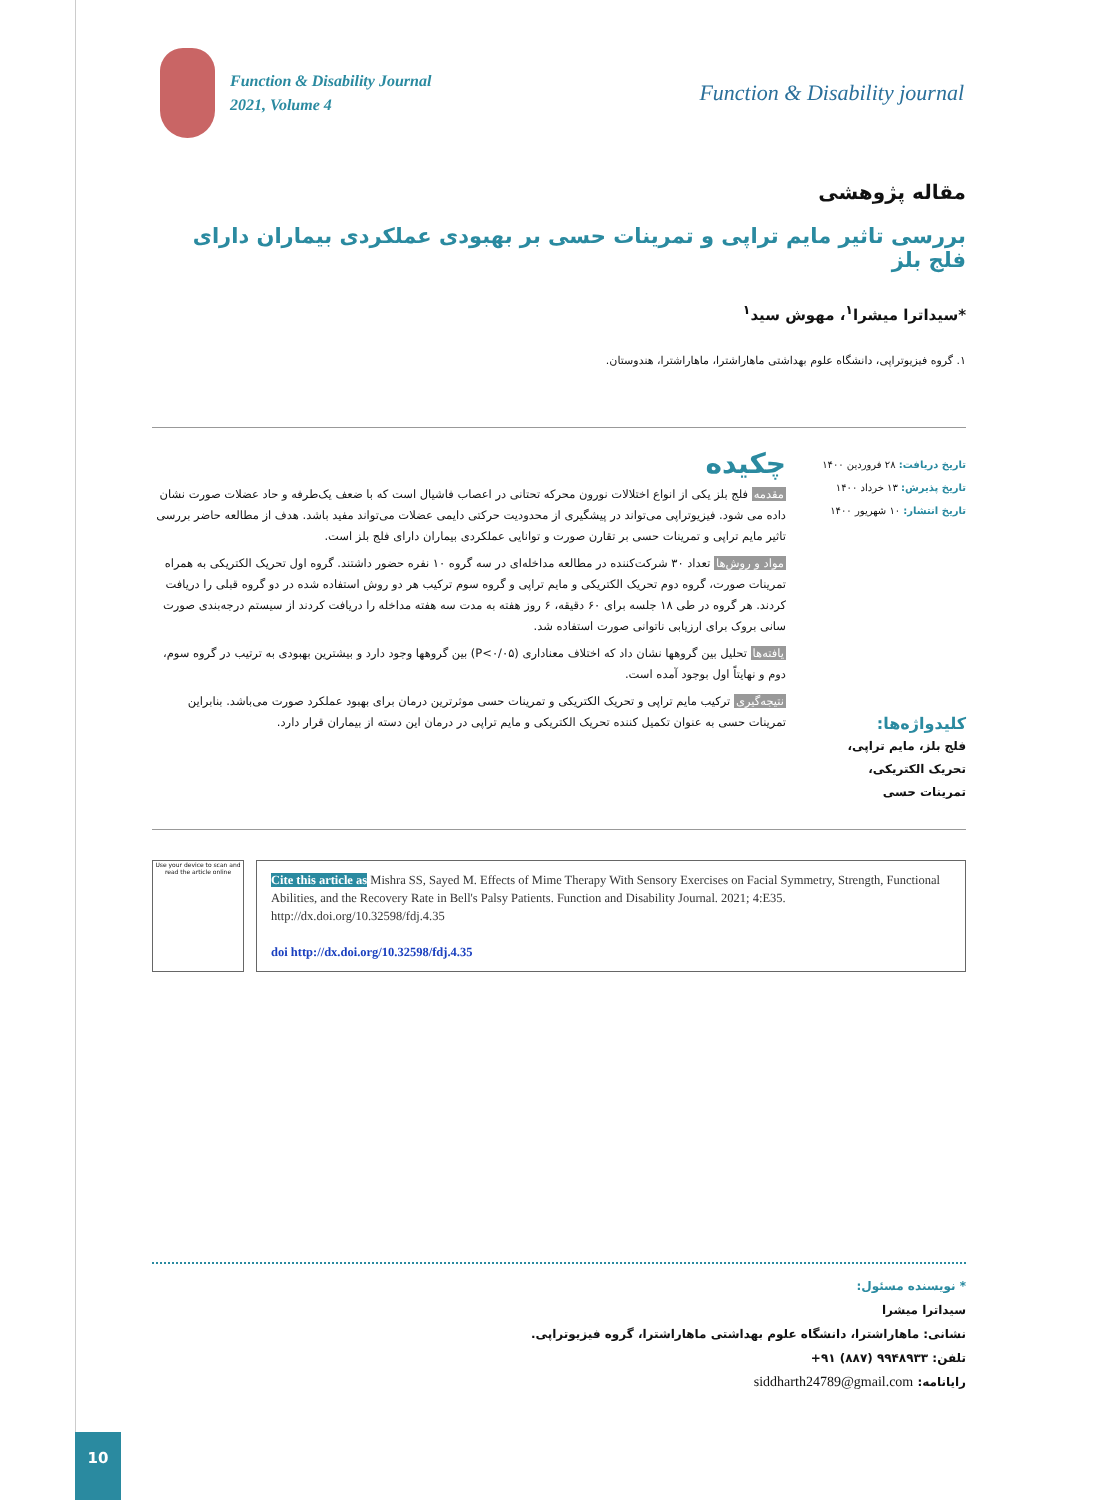Function & Disability Journal
2021, Volume 4
Function & Disability journal
مقاله پژوهشی
بررسی تاثیر مایم تراپی و تمرینات حسی بر بهبودی عملکردی بیماران دارای فلج بلز
*سیداترا میشرا<sup>۱</sup>، مهوش سید<sup>۱</sup>
۱. گروه فیزیوتراپی، دانشگاه علوم بهداشتی ماهاراشترا، ماهاراشترا، هندوستان.
تاریخ دریافت: ۲۸ فروردین ۱۴۰۰
تاریخ پذیرش: ۱۳ خرداد ۱۴۰۰
تاریخ انتشار: ۱۰ شهریور ۱۴۰۰
کلیدواژه‌ها:
فلج بلز، مایم تراپی،
تحریک الکتریکی،
تمرینات حسی
چکیده
مقدمه فلج بلز یکی از انواع اختلالات نورون محرکه تحتانی در اعصاب فاشیال است که با ضعف یک‌طرفه و حاد عضلات صورت نشان داده می شود. فیزیوتراپی می‌تواند در پیشگیری از محدودیت حرکتی دایمی عضلات می‌تواند مفید باشد. هدف از مطالعه حاضر بررسی تاثیر مایم تراپی و تمرینات حسی بر تقارن صورت و توانایی عملکردی بیماران دارای فلج بلز است.
مواد و روش‌ها تعداد ۳۰ شرکت‌کننده در مطالعه مداخله‌ای در سه گروه ۱۰ نفره حضور داشتند. گروه اول تحریک الکتریکی به همراه تمرینات صورت، گروه دوم تحریک الکتریکی و مایم تراپی و گروه سوم ترکیب هر دو روش استفاده شده در دو گروه قبلی را دریافت کردند. هر گروه در طی ۱۸ جلسه برای ۶۰ دقیقه، ۶ روز هفته به مدت سه هفته مداخله را دریافت کردند از سیستم درجه‌بندی صورت سانی بروک برای ارزیابی ناتوانی صورت استفاده شد.
یافته‌ها تحلیل بین گروهها نشان داد که اختلاف معناداری (P<۰/۰۵) بین گروهها وجود دارد و بیشترین بهبودی به ترتیب در گروه سوم، دوم و نهایتاً اول بوجود آمده است.
نتیجه‌گیری ترکیب مایم تراپی و تحریک الکتریکی و تمرینات حسی موثرترین درمان برای بهبود عملکرد صورت می‌باشد. بنابراین تمرینات حسی به عنوان تکمیل کننده تحریک الکتریکی و مایم تراپی در درمان این دسته از بیماران قرار دارد.
Use your device to scan and read the article online
Cite this article as Mishra SS, Sayed M. Effects of Mime Therapy With Sensory Exercises on Facial Symmetry, Strength, Functional Abilities, and the Recovery Rate in Bell's Palsy Patients. Function and Disability Journal. 2021; 4:E35. http://dx.doi.org/10.32598/fdj.4.35
doi http://dx.doi.org/10.32598/fdj.4.35
* نویسنده مسئول:
سیداترا میشرا
نشانی: ماهاراشترا، دانشگاه علوم بهداشتی ماهاراشترا، گروه فیزیوتراپی.
تلفن: ۹۹۴۸۹۳۳ (۸۸۷) ۹۱+
رایانامه: siddharth24789@gmail.com
10